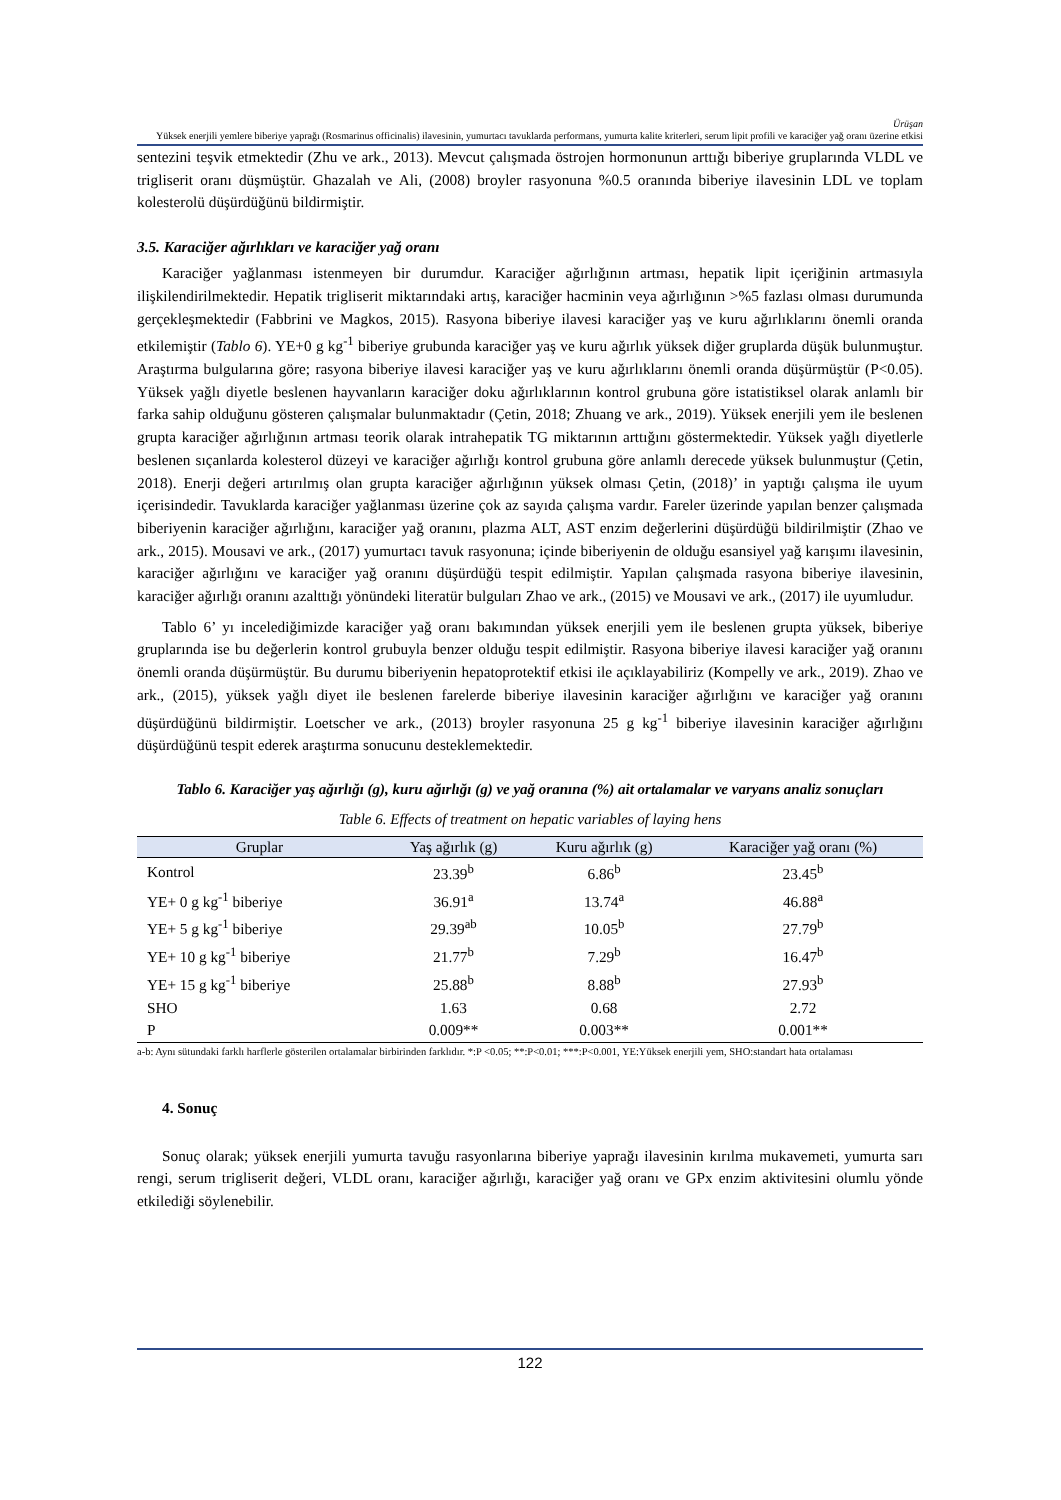Ürüşan
Yüksek enerjili yemlere biberiye yaprağı (Rosmarinus officinalis) ilavesinin, yumurtacı tavuklarda performans, yumurta kalite kriterleri, serum lipit profili ve karaciğer yağ oranı üzerine etkisi
sentezini teşvik etmektedir (Zhu ve ark., 2013). Mevcut çalışmada östrojen hormonunun arttığı biberiye gruplarında VLDL ve trigliserit oranı düşmüştür. Ghazalah ve Ali, (2008) broyler rasyonuna %0.5 oranında biberiye ilavesinin LDL ve toplam kolesterolü düşürdüğünü bildirmiştir.
3.5. Karaciğer ağırlıkları ve karaciğer yağ oranı
Karaciğer yağlanması istenmeyen bir durumdur. Karaciğer ağırlığının artması, hepatik lipit içeriğinin artmasıyla ilişkilendirilmektedir. Hepatik trigliserit miktarındaki artış, karaciğer hacminin veya ağırlığının >%5 fazlası olması durumunda gerçekleşmektedir (Fabbrini ve Magkos, 2015). Rasyona biberiye ilavesi karaciğer yaş ve kuru ağırlıklarını önemli oranda etkilemiştir (Tablo 6). YE+0 g kg<sup>-1</sup> biberiye grubunda karaciğer yaş ve kuru ağırlık yüksek diğer gruplarda düşük bulunmuştur. Araştırma bulgularına göre; rasyona biberiye ilavesi karaciğer yaş ve kuru ağırlıklarını önemli oranda düşürmüştür (P<0.05). Yüksek yağlı diyetle beslenen hayvanların karaciğer doku ağırlıklarının kontrol grubuna göre istatistiksel olarak anlamlı bir farka sahip olduğunu gösteren çalışmalar bulunmaktadır (Çetin, 2018; Zhuang ve ark., 2019). Yüksek enerjili yem ile beslenen grupta karaciğer ağırlığının artması teorik olarak intrahepatik TG miktarının arttığını göstermektedir. Yüksek yağlı diyetlerle beslenen sıçanlarda kolesterol düzeyi ve karaciğer ağırlığı kontrol grubuna göre anlamlı derecede yüksek bulunmuştur (Çetin, 2018). Enerji değeri artırılmış olan grupta karaciğer ağırlığının yüksek olması Çetin, (2018)’ in yaptığı çalışma ile uyum içerisindedir. Tavuklarda karaciğer yağlanması üzerine çok az sayıda çalışma vardır. Fareler üzerinde yapılan benzer çalışmada biberiyenin karaciğer ağırlığını, karaciğer yağ oranını, plazma ALT, AST enzim değerlerini düşürdüğü bildirilmiştir (Zhao ve ark., 2015). Mousavi ve ark., (2017) yumurtacı tavuk rasyonuna; içinde biberiyenin de olduğu esansiyel yağ karışımı ilavesinin, karaciğer ağırlığını ve karaciğer yağ oranını düşürdüğü tespit edilmiştir. Yapılan çalışmada rasyona biberiye ilavesinin, karaciğer ağırlığı oranını azalttığı yönündeki literatür bulguları Zhao ve ark., (2015) ve Mousavi ve ark., (2017) ile uyumludur.
Tablo 6’ yı incelediğimizde karaciğer yağ oranı bakımından yüksek enerjili yem ile beslenen grupta yüksek, biberiye gruplarında ise bu değerlerin kontrol grubuyla benzer olduğu tespit edilmiştir. Rasyona biberiye ilavesi karaciğer yağ oranını önemli oranda düşürmüştür. Bu durumu biberiyenin hepatoprotektif etkisi ile açıklayabiliriz (Kompelly ve ark., 2019). Zhao ve ark., (2015), yüksek yağlı diyet ile beslenen farelerde biberiye ilavesinin karaciğer ağırlığını ve karaciğer yağ oranını düşürdüğünü bildirmiştir. Loetscher ve ark., (2013) broyler rasyonuna 25 g kg<sup>-1</sup> biberiye ilavesinin karaciğer ağırlığını düşürdüğünü tespit ederek araştırma sonucunu desteklemektedir.
Tablo 6. Karaciğer yaş ağırlığı (g), kuru ağırlığı (g) ve yağ oranına (%) ait ortalamalar ve varyans analiz sonuçları
Table 6. Effects of treatment on hepatic variables of laying hens
| Gruplar | Yaş ağırlık (g) | Kuru ağırlık (g) | Karaciğer yağ oranı (%) |
| --- | --- | --- | --- |
| Kontrol | 23.39<sup>b</sup> | 6.86<sup>b</sup> | 23.45<sup>b</sup> |
| YE+ 0 g kg<sup>-1</sup> biberiye | 36.91<sup>a</sup> | 13.74<sup>a</sup> | 46.88<sup>a</sup> |
| YE+ 5 g kg<sup>-1</sup> biberiye | 29.39<sup>ab</sup> | 10.05<sup>b</sup> | 27.79<sup>b</sup> |
| YE+ 10 g kg<sup>-1</sup> biberiye | 21.77<sup>b</sup> | 7.29<sup>b</sup> | 16.47<sup>b</sup> |
| YE+ 15 g kg<sup>-1</sup> biberiye | 25.88<sup>b</sup> | 8.88<sup>b</sup> | 27.93<sup>b</sup> |
| SHO | 1.63 | 0.68 | 2.72 |
| P | 0.009** | 0.003** | 0.001** |
a-b: Aynı sütundaki farklı harflerle gösterilen ortalamalar birbirinden farklıdır. *:P <0.05; **:P<0.01; ***:P<0.001, YE:Yüksek enerjili yem, SHO:standart hata ortalaması
4. Sonuç
Sonuç olarak; yüksek enerjili yumurta tavuğu rasyonlarına biberiye yaprağı ilavesinin kırılma mukavemeti, yumurta sarı rengi, serum trigliserit değeri, VLDL oranı, karaciğer ağırlığı, karaciğer yağ oranı ve GPx enzim aktivitesini olumlu yönde etkilediği söylenebilir.
122